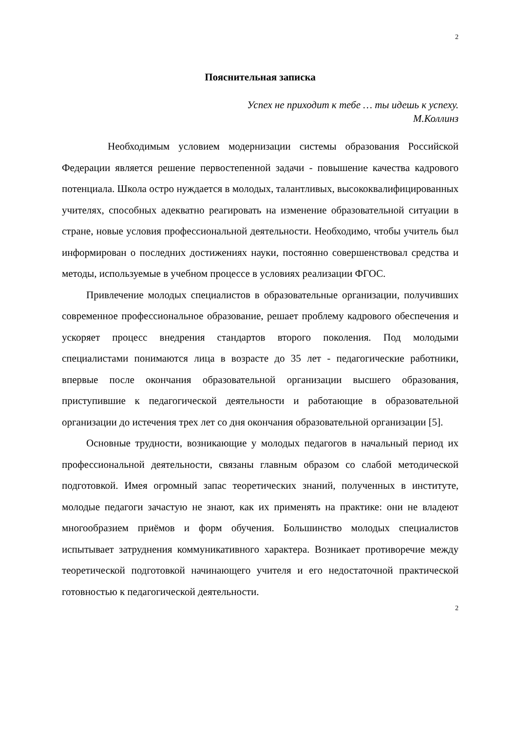2
Пояснительная записка
Успех не приходит к тебе … ты идешь к успеху.
М.Коллинз
Необходимым условием модернизации системы образования Российской Федерации является решение первостепенной задачи - повышение качества кадрового потенциала. Школа остро нуждается в молодых, талантливых, высококвалифицированных учителях, способных адекватно реагировать на изменение образовательной ситуации в стране, новые условия профессиональной деятельности. Необходимо, чтобы учитель был информирован о последних достижениях науки, постоянно совершенствовал средства и методы, используемые в учебном процессе в условиях реализации ФГОС.
Привлечение молодых специалистов в образовательные организации, получивших современное профессиональное образование, решает проблему кадрового обеспечения и ускоряет процесс внедрения стандартов второго поколения. Под молодыми специалистами понимаются лица в возрасте до 35 лет - педагогические работники, впервые после окончания образовательной организации высшего образования, приступившие к педагогической деятельности и работающие в образовательной организации до истечения трех лет со дня окончания образовательной организации [5].
Основные трудности, возникающие у молодых педагогов в начальный период их профессиональной деятельности, связаны главным образом со слабой методической подготовкой. Имея огромный запас теоретических знаний, полученных в институте, молодые педагоги зачастую не знают, как их применять на практике: они не владеют многообразием приёмов и форм обучения. Большинство молодых специалистов испытывает затруднения коммуникативного характера. Возникает противоречие между теоретической подготовкой начинающего учителя и его недостаточной практической готовностью к педагогической деятельности.
2